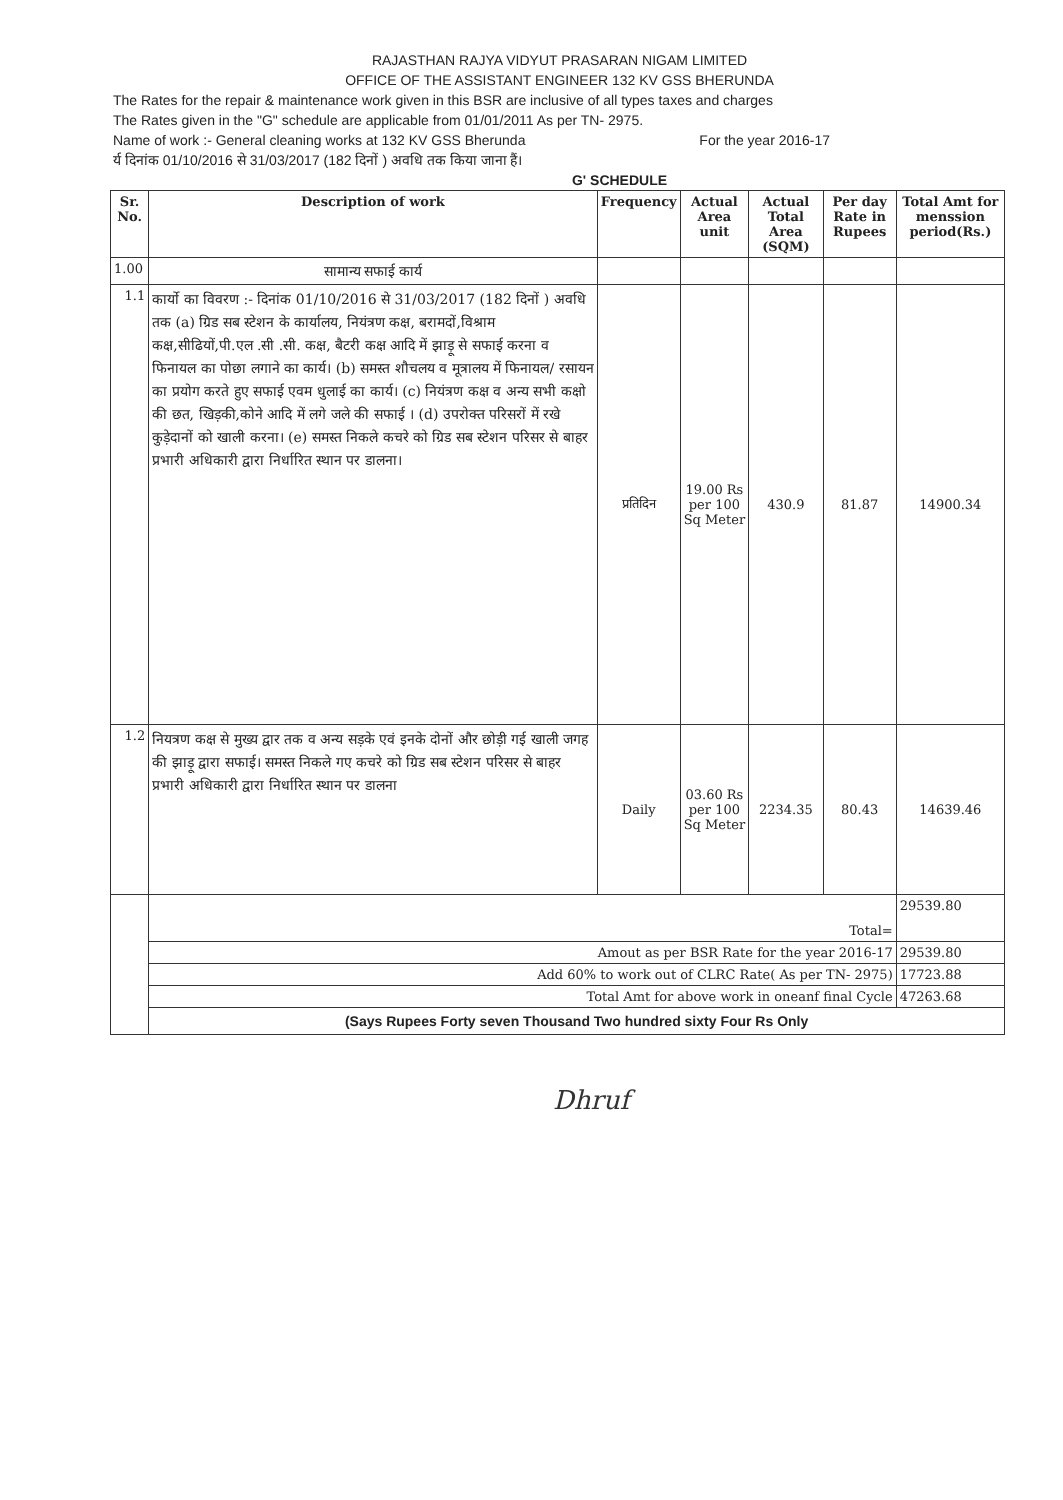RAJASTHAN RAJYA VIDYUT PRASARAN NIGAM LIMITED
OFFICE OF THE ASSISTANT ENGINEER 132 KV GSS BHERUNDA
The Rates for the repair & maintenance work given in this BSR are inclusive of all types taxes and charges
The Rates given in the "G" schedule are applicable from 01/01/2011 As per TN- 2975.
Name of work :- General cleaning works at 132 KV GSS Bherunda For the year 2016-17
र्य दिनांक 01/10/2016 से 31/03/2017 (182 दिनों ) अवधि तक किया जाना हैं।
G' SCHEDULE
| Sr. No. | Description of work | Frequency | Actual Area unit | Actual Total Area (SQM) | Per day Rate in Rupees | Total Amt for menssion period(Rs.) |
| --- | --- | --- | --- | --- | --- | --- |
| 1.00 | सामान्य सफाई कार्य | | | | | |
| 1.1 | कार्यो का विवरण :- दिनांक 01/10/2016 से 31/03/2017 (182 दिनों ) अवधि तक (a) ग्रिड सब स्टेशन के कार्यालय, नियंत्रण कक्ष, बरामदों,विश्राम कक्ष,सीढियों,पी.एल .सी .सी. कक्ष, बैटरी कक्ष आदि में झाड़ू से सफाई करना व फिनायल का पोछा लगाने का कार्य। (b) समस्त शौचलय व मूत्रालय में फिनायल/ रसायन का प्रयोग करते हुए सफाई एवम धुलाई का कार्य। (c) नियंत्रण कक्ष व अन्य सभी कक्षो की छत, खिड़की,कोने आदि में लगे जले की सफाई । (d) उपरोक्त परिसरों में रखे कुड़ेदानों को खाली करना। (e) समस्त निकले कचरे को ग्रिड सब स्टेशन परिसर से बाहर प्रभारी अधिकारी द्वारा निर्धारित स्थान पर डालना। | प्रतिदिन | 19.00 Rs per 100 Sq Meter | 430.9 | 81.87 | 14900.34 |
| 1.2 | नियत्रण कक्ष से मुख्य द्वार तक व अन्य सड़के एवं इनके दोनों और छोड़ी गई खाली जगह की झाड़ू द्वारा सफाई। समस्त निकले गए कचरे को ग्रिड सब स्टेशन परिसर से बाहर प्रभारी अधिकारी द्वारा निर्धारित स्थान पर डालना | Daily | 03.60 Rs per 100 Sq Meter | 2234.35 | 80.43 | 14639.46 |
| | Total= | | | | | 29539.80 |
| | Amout as per BSR Rate for the year 2016-17 | | | | | 29539.80 |
| | Add 60% to work out of CLRC Rate( As per TN- 2975) | | | | | 17723.88 |
| | Total Amt for above work in oneanf final Cycle | | | | | 47263.68 |
| | (Says Rupees Forty seven Thousand Two hundred sixty Four Rs Only | | | | | |
Dhruf